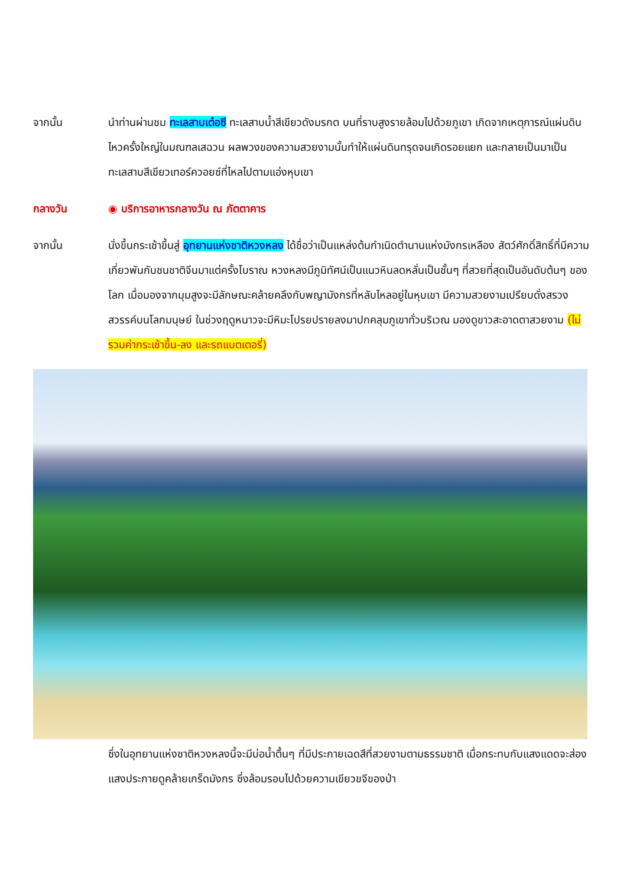จากนั้น นำท่านผ่านชม ทะเลสาบเต๋อซี ทะเลสาบน้ำสีเขียวดังมรกต บนที่ราบสูงรายล้อมไปด้วยภูเขา เกิดจากเหตุการณ์แผ่นดินไหวครั้งใหญ่ในมณฑลเสฉวน ผลพวงของความสวยงามนั้นทำให้แผ่นดินทรุดจนเกิดรอยแยก และกลายเป็นมาเป็นทะเลสาบสีเขียวเทอร์ควอยซ์ที่ไหลไปตามแอ่งหุบเขา
กลางวัน ◉ บริการอาหารกลางวัน ณ ภัตตาคาร
จากนั้น นั่งขึ้นกระเช้าขึ้นสู่ อุทยานแห่งชาติหวงหลง ได้ชื่อว่าเป็นแหล่งต้นกำเนิดตำนานแห่งมังกรเหลือง สัตว์ศักดิ์สิทธิ์ที่มีความเกี่ยวพันกับชนชาติจีนมาแต่ครั้งโบราณ หวงหลงมีภูมิทัศน์เป็นแนวหินลดหลั่นเป็นชั้นๆ ที่สวยที่สุดเป็นอันดับต้นๆ ของโลก เมื่อมองจากมุมสูงจะมีลักษณะคล้ายคลึงกับพญามังกรที่หลับไหลอยู่ในหุบเขา มีความสวยงามเปรียบดั่งสรวงสวรรค์บนโลกมนุษย์ ในช่วงฤดูหนาวจะมีหิมะโปรยปรายลงมาปกคลุมภูเขาทั่วบริเวณ มองดูขาวสะอาดตาสวยงาม (ไม่รวมค่ากระเช้าขึ้น-ลง และรถแบตเตอรี่)
ซึ่งในอุทยานแห่งชาติหวงหลงนี้จะมีบ่อน้ำตื้นๆ ที่มีประกายเฉดสีที่สวยงามตามธรรมชาติ เมื่อกระทบกับแสงแดดจะส่องแสงประกายดูคล้ายเกร็ดมังกร ซึ่งล้อมรอบไปด้วยความเขียวขจีของป่า